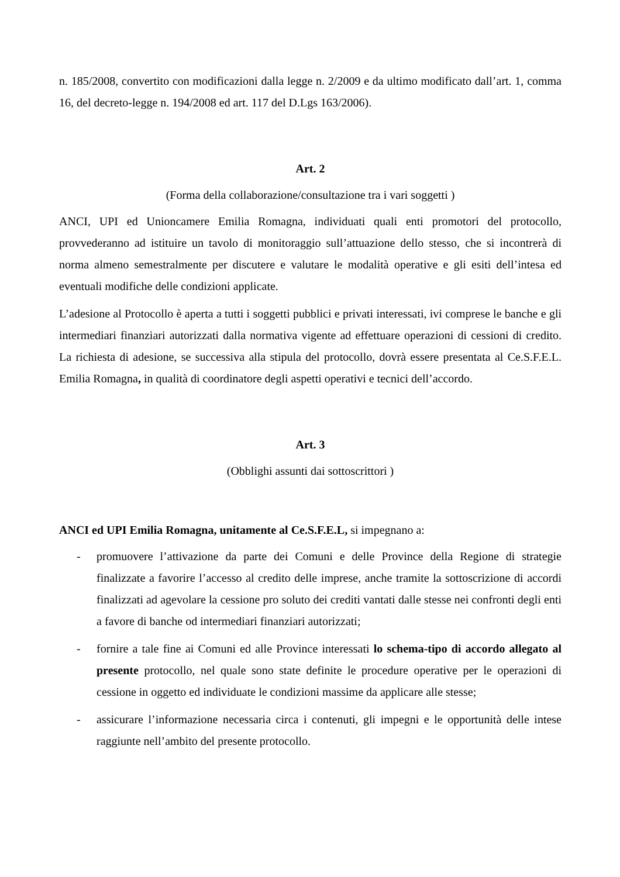n. 185/2008, convertito con modificazioni dalla legge n. 2/2009 e da ultimo modificato dall’art. 1, comma 16, del decreto-legge n. 194/2008 ed art. 117 del D.Lgs 163/2006).
Art. 2
(Forma della collaborazione/consultazione tra i vari soggetti )
ANCI, UPI ed Unioncamere Emilia Romagna, individuati quali enti promotori del protocollo, provvederanno ad istituire un tavolo di monitoraggio sull’attuazione dello stesso, che si incontrerà di norma almeno semestralmente per discutere e valutare le modalità operative e gli esiti dell’intesa ed eventuali modifiche delle condizioni applicate.
L’adesione al Protocollo è aperta a tutti i soggetti pubblici e privati interessati, ivi comprese le banche e gli intermediari finanziari autorizzati dalla normativa vigente ad effettuare operazioni di cessioni di credito. La richiesta di adesione, se successiva alla stipula del protocollo, dovrà essere presentata al Ce.S.F.E.L. Emilia Romagna, in qualità di coordinatore degli aspetti operativi e tecnici dell’accordo.
Art. 3
(Obblighi assunti dai sottoscrittori )
ANCI ed UPI Emilia Romagna, unitamente al Ce.S.F.E.L, si impegnano a:
- promuovere l’attivazione da parte dei Comuni e delle Province della Regione di strategie finalizzate a favorire l’accesso al credito delle imprese, anche tramite la sottoscrizione di accordi finalizzati ad agevolare la cessione pro soluto dei crediti vantati dalle stesse nei confronti degli enti a favore di banche od intermediari finanziari autorizzati;
- fornire a tale fine ai Comuni ed alle Province interessati lo schema-tipo di accordo allegato al presente protocollo, nel quale sono state definite le procedure operative per le operazioni di cessione in oggetto ed individuate le condizioni massime da applicare alle stesse;
- assicurare l’informazione necessaria circa i contenuti, gli impegni e le opportunità delle intese raggiunte nell’ambito del presente protocollo.